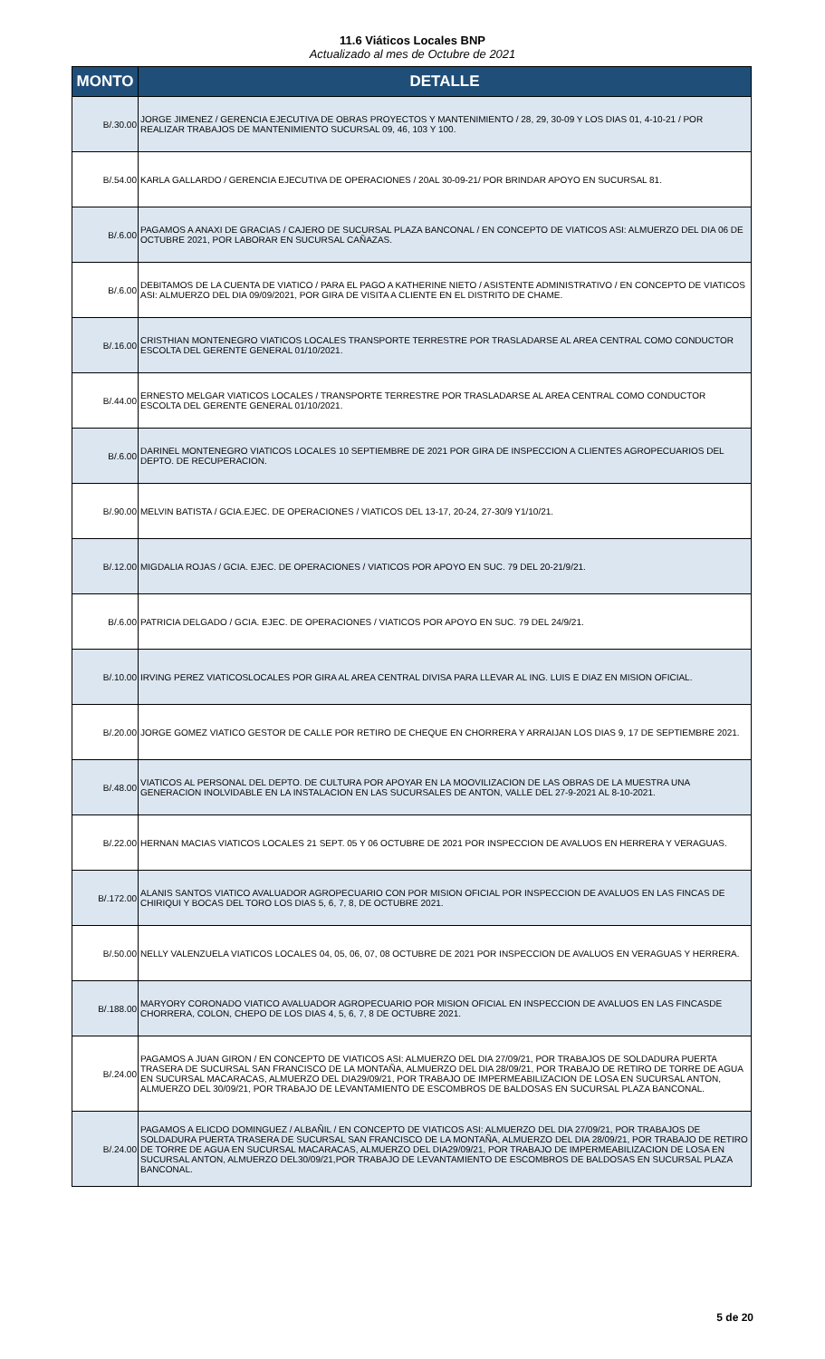11.6 Viáticos Locales BNP
Actualizado al mes de Octubre de 2021
| MONTO | DETALLE |
| --- | --- |
| B/.30.00 | JORGE JIMENEZ / GERENCIA EJECUTIVA DE OBRAS PROYECTOS Y MANTENIMIENTO / 28, 29, 30-09 Y LOS DIAS 01, 4-10-21 / POR REALIZAR TRABAJOS DE MANTENIMIENTO SUCURSAL 09, 46, 103 Y 100. |
| B/.54.00 | KARLA GALLARDO / GERENCIA EJECUTIVA DE OPERACIONES / 20AL 30-09-21/ POR BRINDAR APOYO EN SUCURSAL 81. |
| B/.6.00 | PAGAMOS A ANAXI DE GRACIAS / CAJERO DE SUCURSAL PLAZA BANCONAL / EN CONCEPTO DE VIATICOS ASI: ALMUERZO DEL DIA 06 DE OCTUBRE 2021, POR LABORAR EN SUCURSAL CAÑAZAS. |
| B/.6.00 | DEBITAMOS DE LA CUENTA DE VIATICO / PARA EL PAGO A KATHERINE NIETO / ASISTENTE ADMINISTRATIVO / EN CONCEPTO DE VIATICOS ASI: ALMUERZO DEL DIA 09/09/2021, POR GIRA DE VISITA A CLIENTE EN EL DISTRITO DE CHAME. |
| B/.16.00 | CRISTHIAN MONTENEGRO VIATICOS LOCALES TRANSPORTE TERRESTRE POR TRASLADARSE AL AREA CENTRAL COMO CONDUCTOR ESCOLTA DEL GERENTE GENERAL 01/10/2021. |
| B/.44.00 | ERNESTO MELGAR VIATICOS LOCALES / TRANSPORTE TERRESTRE POR TRASLADARSE AL AREA CENTRAL COMO CONDUCTOR ESCOLTA DEL GERENTE GENERAL 01/10/2021. |
| B/.6.00 | DARINEL MONTENEGRO VIATICOS LOCALES 10 SEPTIEMBRE DE 2021 POR GIRA DE INSPECCION A CLIENTES AGROPECUARIOS DEL DEPTO. DE RECUPERACION. |
| B/.90.00 | MELVIN BATISTA / GCIA.EJEC. DE OPERACIONES / VIATICOS DEL 13-17, 20-24, 27-30/9 Y1/10/21. |
| B/.12.00 | MIGDALIA ROJAS / GCIA. EJEC. DE OPERACIONES / VIATICOS POR APOYO EN SUC. 79 DEL 20-21/9/21. |
| B/.6.00 | PATRICIA DELGADO / GCIA. EJEC. DE OPERACIONES / VIATICOS POR APOYO EN SUC. 79 DEL 24/9/21. |
| B/.10.00 | IRVING PEREZ VIATICOSLOCALES POR GIRA AL AREA CENTRAL DIVISA PARA LLEVAR AL ING. LUIS E DIAZ EN MISION OFICIAL. |
| B/.20.00 | JORGE GOMEZ VIATICO GESTOR DE CALLE POR RETIRO DE CHEQUE EN CHORRERA Y ARRAIJAN LOS DIAS 9, 17 DE SEPTIEMBRE 2021. |
| B/.48.00 | VIATICOS AL PERSONAL DEL DEPTO. DE CULTURA POR APOYAR EN LA MOOVILIZACION DE LAS OBRAS DE LA MUESTRA UNA GENERACION INOLVIDABLE EN LA INSTALACION EN LAS SUCURSALES DE ANTON, VALLE DEL 27-9-2021 AL 8-10-2021. |
| B/.22.00 | HERNAN MACIAS VIATICOS LOCALES 21 SEPT. 05 Y 06 OCTUBRE DE 2021 POR INSPECCION DE AVALUOS EN HERRERA Y VERAGUAS. |
| B/.172.00 | ALANIS SANTOS VIATICO AVALUADOR AGROPECUARIO CON POR MISION OFICIAL POR INSPECCION DE AVALUOS EN LAS FINCAS DE CHIRIQUI Y BOCAS DEL TORO LOS DIAS 5, 6, 7, 8, DE OCTUBRE 2021. |
| B/.50.00 | NELLY VALENZUELA VIATICOS LOCALES 04, 05, 06, 07, 08 OCTUBRE DE 2021 POR INSPECCION DE AVALUOS EN VERAGUAS Y HERRERA. |
| B/.188.00 | MARYORY CORONADO VIATICO AVALUADOR AGROPECUARIO POR MISION OFICIAL EN INSPECCION DE AVALUOS EN LAS FINCASDE CHORRERA, COLON, CHEPO DE LOS DIAS 4, 5, 6, 7, 8 DE OCTUBRE 2021. |
| B/.24.00 | PAGAMOS A JUAN GIRON / EN CONCEPTO DE VIATICOS ASI: ALMUERZO DEL DIA 27/09/21, POR TRABAJOS DE SOLDADURA PUERTA TRASERA DE SUCURSAL SAN FRANCISCO DE LA MONTAÑA, ALMUERZO DEL DIA 28/09/21, POR TRABAJO DE RETIRO DE TORRE DE AGUA EN SUCURSAL MACARACAS, ALMUERZO DEL DIA29/09/21, POR TRABAJO DE IMPERMEABILIZACION DE LOSA EN SUCURSAL ANTON, ALMUERZO DEL 30/09/21, POR TRABAJO DE LEVANTAMIENTO DE ESCOMBROS DE BALDOSAS EN SUCURSAL PLAZA BANCONAL. |
| B/.24.00 | PAGAMOS A ELICDO DOMINGUEZ / ALBAÑIL / EN CONCEPTO DE VIATICOS ASI: ALMUERZO DEL DIA 27/09/21, POR TRABAJOS DE SOLDADURA PUERTA TRASERA DE SUCURSAL SAN FRANCISCO DE LA MONTAÑA, ALMUERZO DEL DIA 28/09/21, POR TRABAJO DE RETIRO DE TORRE DE AGUA EN SUCURSAL MACARACAS, ALMUERZO DEL DIA29/09/21, POR TRABAJO DE IMPERMEABILIZACION DE LOSA EN SUCURSAL ANTON, ALMUERZO DEL30/09/21,POR TRABAJO DE LEVANTAMIENTO DE ESCOMBROS DE BALDOSAS EN SUCURSAL PLAZA BANCONAL. |
5 de 20